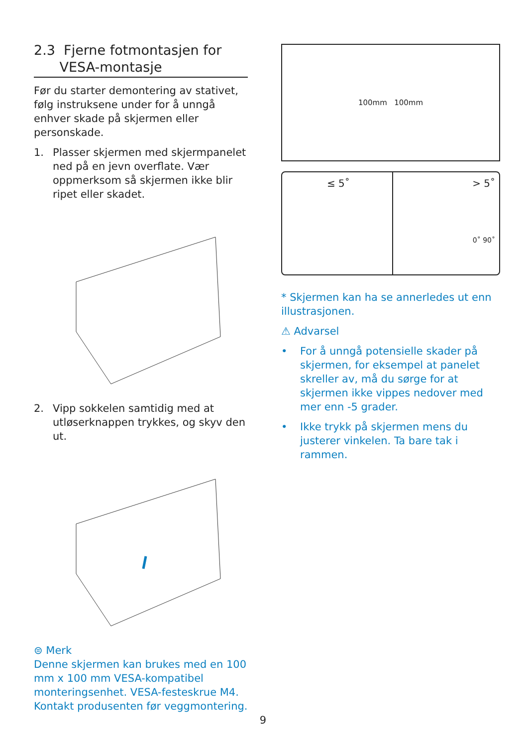2.3 Fjerne fotmontasjen for
VESA-montasje
Før du starter demontering av stativet, følg instruksene under for å unngå enhver skade på skjermen eller personskade.
1. Plasser skjermen med skjermpanelet ned på en jevn overflate. Vær oppmerksom så skjermen ikke blir ripet eller skadet.
2. Vipp sokkelen samtidig med at utløserknappen trykkes, og skyv den ut.
⊜ Merk
Denne skjermen kan brukes med en 100 mm x 100 mm VESA-kompatibel monteringsenhet. VESA-festeskrue M4. Kontakt produsenten før veggmontering.
100mm 100mm
≤ 5˚ > 5˚
0˚ 90˚
* Skjermen kan ha se annerledes ut enn illustrasjonen.
⚠ Advarsel
• For å unngå potensielle skader på skjermen, for eksempel at panelet skreller av, må du sørge for at skjermen ikke vippes nedover med mer enn -5 grader.
• Ikke trykk på skjermen mens du justerer vinkelen. Ta bare tak i rammen.
9